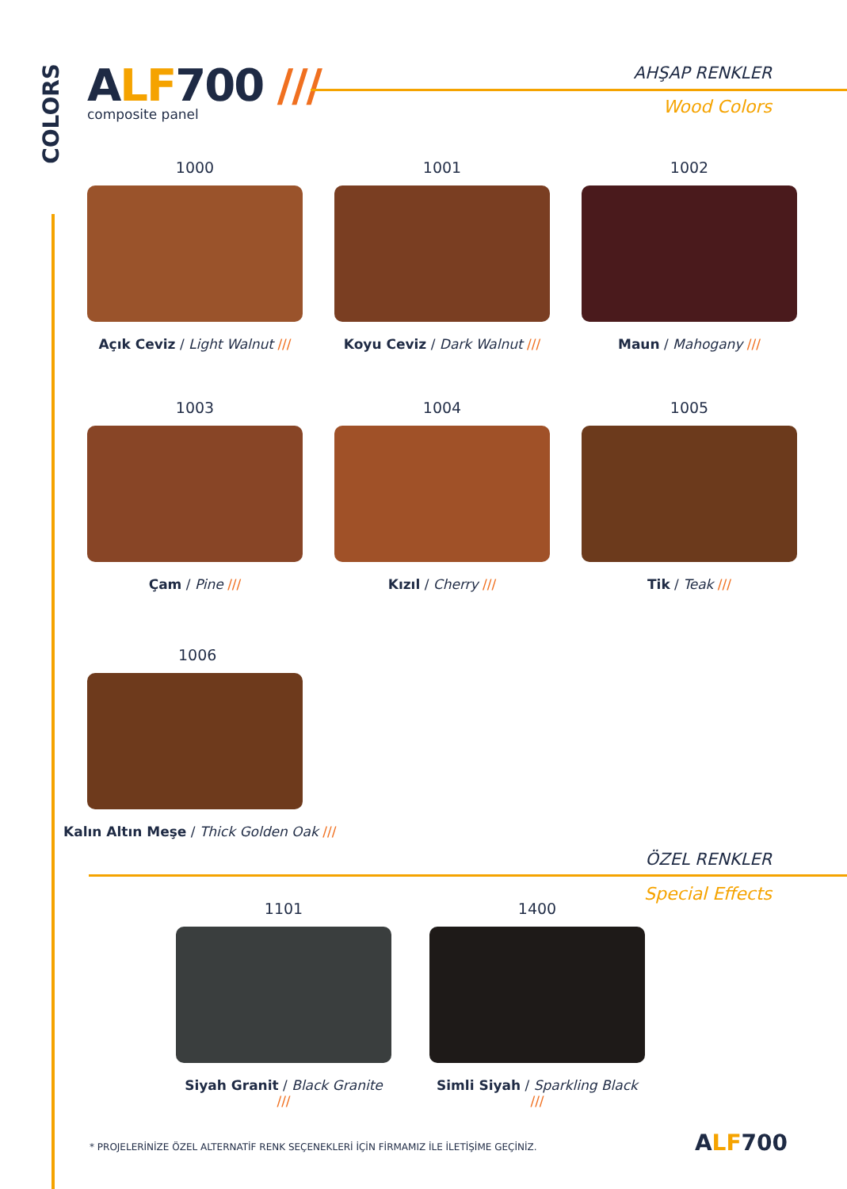COLORS
ALF700 ///
composite panel
AHŞAP RENKLER
Wood Colors
1000
Açık Ceviz / Light Walnut ///
1001
Koyu Ceviz / Dark Walnut ///
1002
Maun / Mahogany ///
1003
Çam / Pine ///
1004
Kızıl / Cherry ///
1005
Tik / Teak ///
1006
Kalın Altın Meşe / Thick Golden Oak ///
ÖZEL RENKLER
Special Effects
1101
Siyah Granit / Black Granite ///
1400
Simli Siyah / Sparkling Black ///
* PROJELERİNİZE ÖZEL ALTERNATİF RENK SEÇENEKLERİ İÇİN FİRMAMIZ İLE İLETİŞİME GEÇİNİZ.
ALF700